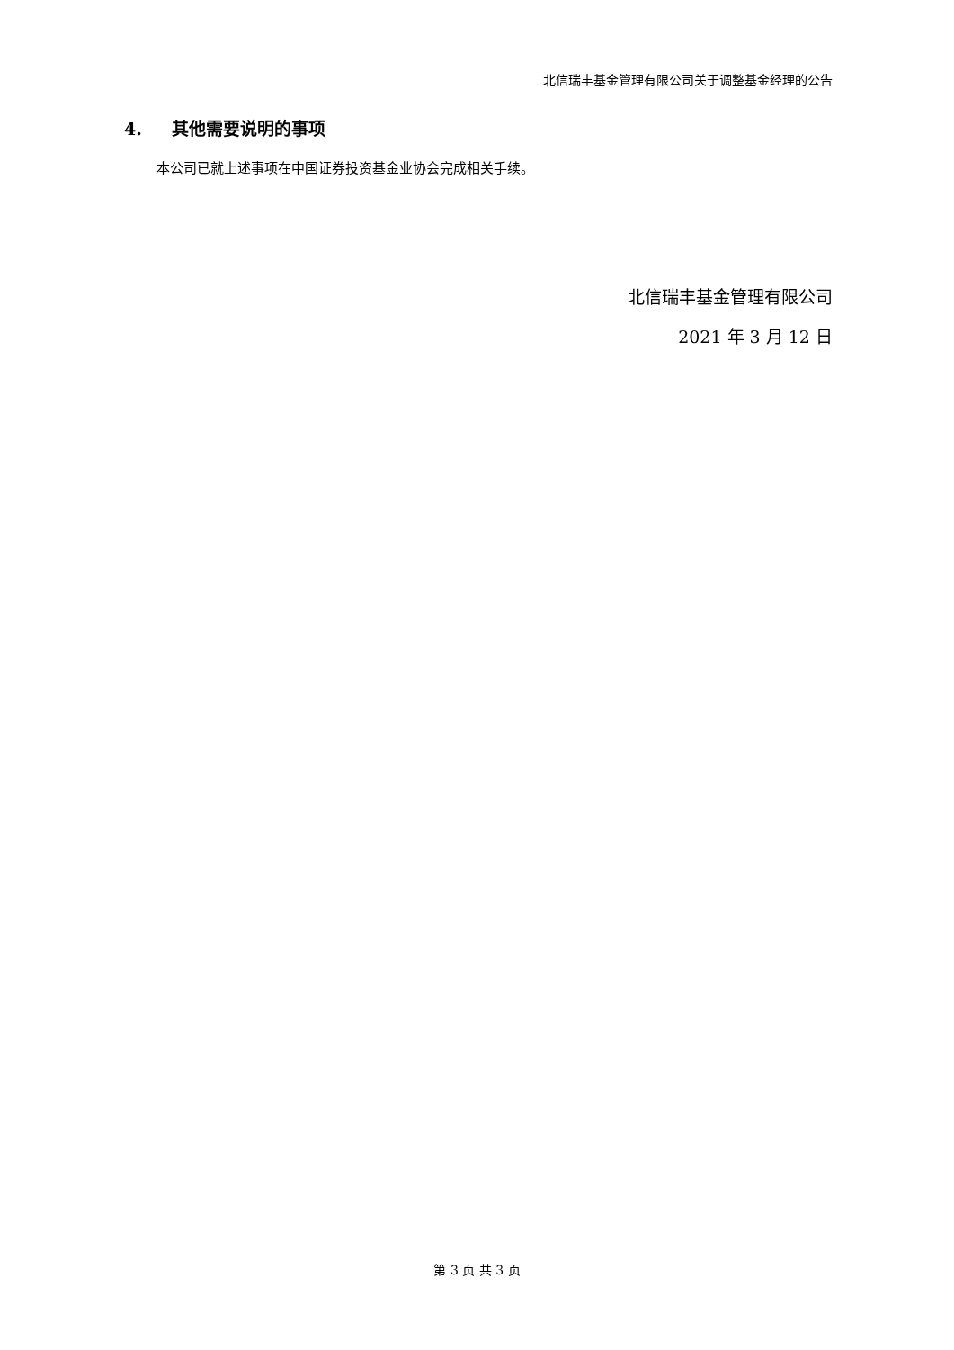北信瑞丰基金管理有限公司关于调整基金经理的公告
4. 其他需要说明的事项
本公司已就上述事项在中国证券投资基金业协会完成相关手续。
北信瑞丰基金管理有限公司
2021 年 3 月 12 日
第 3 页 共 3 页